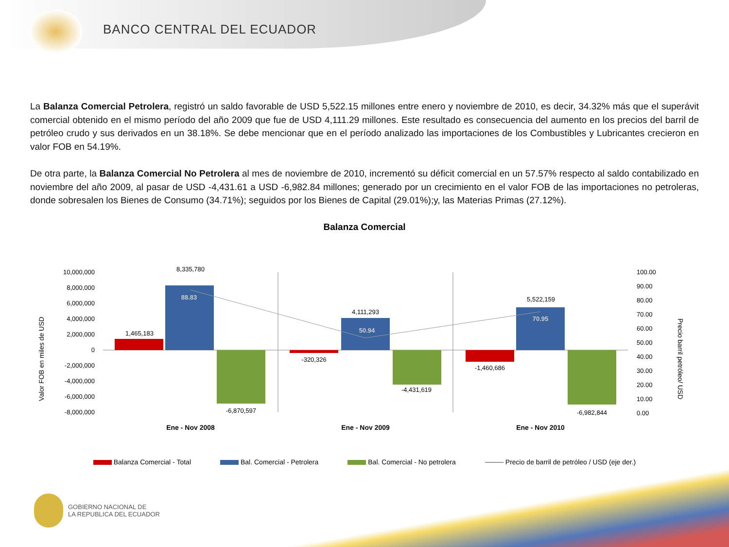BANCO CENTRAL DEL ECUADOR
La Balanza Comercial Petrolera, registró un saldo favorable de USD 5,522.15 millones entre enero y noviembre de 2010, es decir, 34.32% más que el superávit comercial obtenido en el mismo período del año 2009 que fue de USD 4,111.29 millones. Este resultado es consecuencia del aumento en los precios del barril de petróleo crudo y sus derivados en un 38.18%. Se debe mencionar que en el período analizado las importaciones de los Combustibles y Lubricantes crecieron en valor FOB en 54.19%.
De otra parte, la Balanza Comercial No Petrolera al mes de noviembre de 2010, incrementó su déficit comercial en un 57.57% respecto al saldo contabilizado en noviembre del año 2009, al pasar de USD -4,431.61 a USD -6,982.84 millones; generado por un crecimiento en el valor FOB de las importaciones no petroleras, donde sobresalen los Bienes de Consumo (34.71%); seguidos por los Bienes de Capital (29.01%);y, las Materias Primas (27.12%).
Balanza Comercial
Valor FOB en miles de USD
Precio barril petróleo/ USD
10,000,000
8,000,000
6,000,000
4,000,000
2,000,000
0
-2,000,000
-4,000,000
-6,000,000
-8,000,000
100.00
90.00
80.00
70.00
60.00
50.00
40.00
30.00
20.00
10.00
0.00
1,465,183
8,335,780
-6,870,597
-320,326
4,111,293
-4,431,619
-1,460,686
5,522,159
-6,982,844
88.83
50.94
70.95
Ene - Nov 2008
Ene - Nov 2009
Ene - Nov 2010
Balanza Comercial - Total Bal. Comercial - Petrolera Bal. Comercial - No petrolera Precio de barril de petróleo / USD (eje der.)
GOBIERNO NACIONAL DE
LA REPUBLICA DEL ECUADOR